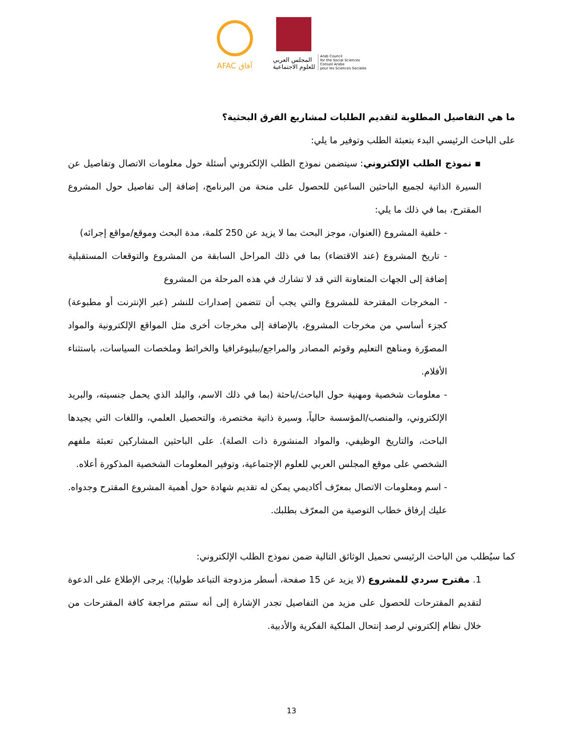AFAC آفاق
المجلس العربي
للعلوم الاجتماعية
Arab Council
for the Social Sciences
Conseil Arabe
pour les Sciences Sociales
ما هي التفاصيل المطلوبة لتقديم الطلبات لمشاريع الفرق البحثية؟
على الباحث الرئيسي البدء بتعبئة الطلب وتوفير ما يلي:
▪ نموذج الطلب الإلكتروني: سيتضمن نموذج الطلب الإلكتروني أسئلة حول معلومات الاتصال وتفاصيل عن السيرة الذاتية لجميع الباحثين الساعين للحصول على منحة من البرنامج، إضافة إلى تفاصيل حول المشروع المقترح، بما في ذلك ما يلي:
- خلفية المشروع (العنوان، موجز البحث بما لا يزيد عن 250 كلمة، مدة البحث وموقع/مواقع إجرائه)
- تاريخ المشروع (عند الاقتضاء) بما في ذلك المراحل السابقة من المشروع والتوقعات المستقبلية إضافة إلى الجهات المتعاونة التي قد لا تشارك في هذه المرحلة من المشروع
- المخرجات المقترحة للمشروع والتي يجب أن تتضمن إصدارات للنشر (عبر الإنترنت أو مطبوعة) كجزء أساسي من مخرجات المشروع، بالإضافة إلى مخرجات أخرى مثل المواقع الإلكترونية والمواد المصوّرة ومناهج التعليم وقوئم المصادر والمراجع/ببليوغرافيا والخرائط وملخصات السياسات، باستثناء الأفلام.
- معلومات شخصية ومهنية حول الباحث/باحثة (بما في ذلك الاسم، والبلد الذي يحمل جنسيته، والبريد الإلكتروني، والمنصب/المؤسسة حالياً، وسيرة ذاتية مختصرة، والتحصيل العلمي، واللغات التي يجيدها الباحث، والتاريخ الوظيفي، والمواد المنشورة ذات الصلة). على الباحثين المشاركين تعبئة ملفهم الشخصي على موقع المجلس العربي للعلوم الإجتماعية، وتوفير المعلومات الشخصية المذكورة أعلاه.
- اسم ومعلومات الاتصال بمعرّف أكاديمي يمكن له تقديم شهادة حول أهمية المشروع المقترح وجدواه. عليك إرفاق خطاب التوصية من المعرّف بطلبك.
كما سيُطلب من الباحث الرئيسي تحميل الوثائق التالية ضمن نموذج الطلب الإلكتروني:
1. مقترح سردي للمشروع (لا يزيد عن 15 صفحة، أسطر مزدوجة التباعد طوليا): يرجى الإطلاع على الدعوة لتقديم المقترحات للحصول على مزيد من التفاصيل تجدر الإشارة إلى أنه ستتم مراجعة كافة المقترحات من خلال نظام إلكتروني لرصد إنتحال الملكية الفكرية والأدبية.
13